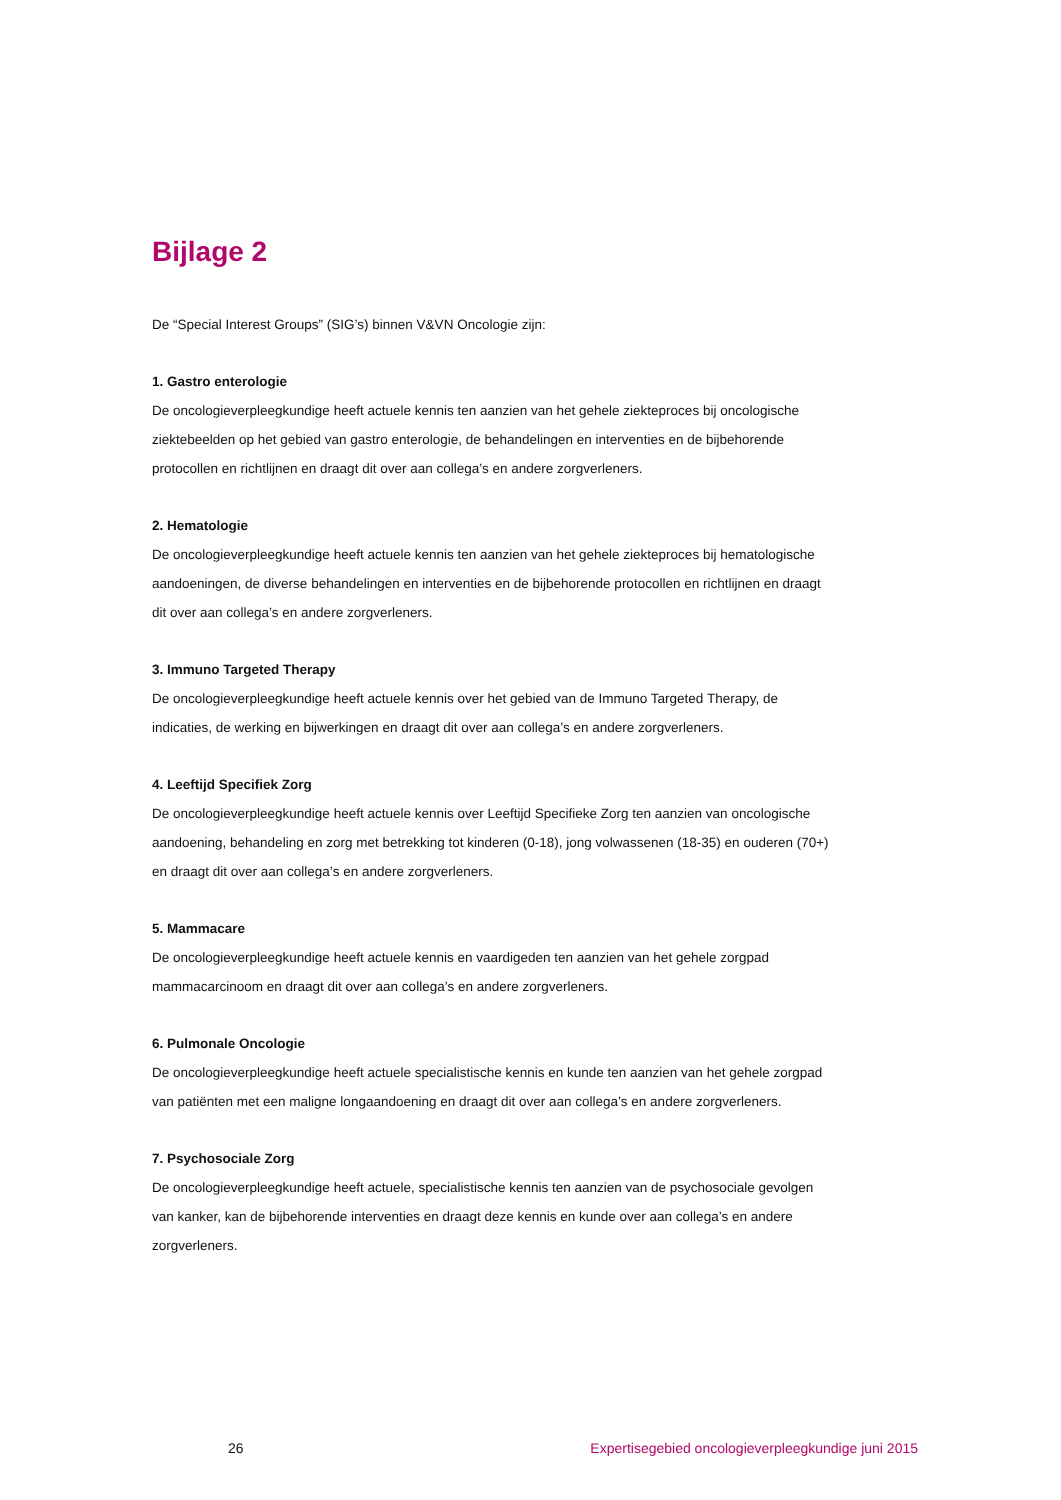Bijlage 2
De “Special Interest Groups” (SIG’s) binnen V&VN Oncologie zijn:
1. Gastro enterologie
De oncologieverpleegkundige heeft actuele kennis ten aanzien van het gehele ziekteproces bij oncologische ziektebeelden op het gebied van gastro enterologie, de behandelingen en interventies en de bijbehorende protocollen en richtlijnen en draagt dit over aan collega’s en andere zorgverleners.
2. Hematologie
De oncologieverpleegkundige heeft actuele kennis ten aanzien van het gehele ziekteproces bij hematologische aandoeningen, de diverse behandelingen en interventies en de bijbehorende protocollen en richtlijnen en draagt dit over aan collega’s en andere zorgverleners.
3. Immuno Targeted Therapy
De oncologieverpleegkundige heeft actuele kennis over het gebied van de Immuno Targeted Therapy, de indicaties, de werking en bijwerkingen en draagt dit over aan collega’s en andere zorgverleners.
4. Leeftijd Specifiek Zorg
De oncologieverpleegkundige heeft actuele kennis over Leeftijd Specifieke Zorg ten aanzien van oncologische aandoening, behandeling en zorg met betrekking tot kinderen (0-18), jong volwassenen (18-35) en ouderen (70+) en draagt dit over aan collega’s en andere zorgverleners.
5. Mammacare
De oncologieverpleegkundige heeft actuele kennis en vaardigeden ten aanzien van het gehele zorgpad mammacarcinoom en draagt dit over aan collega’s en andere zorgverleners.
6. Pulmonale Oncologie
De oncologieverpleegkundige heeft actuele specialistische kennis en kunde ten aanzien van het gehele zorgpad van patiënten met een maligne longaandoening en draagt dit over aan collega’s en andere zorgverleners.
7. Psychosociale Zorg
De oncologieverpleegkundige heeft actuele, specialistische kennis ten aanzien van de psychosociale gevolgen van kanker, kan de bijbehorende interventies en draagt deze kennis en kunde over aan collega’s en andere zorgverleners.
26 Expertisegebied oncologieverpleegkundige juni 2015